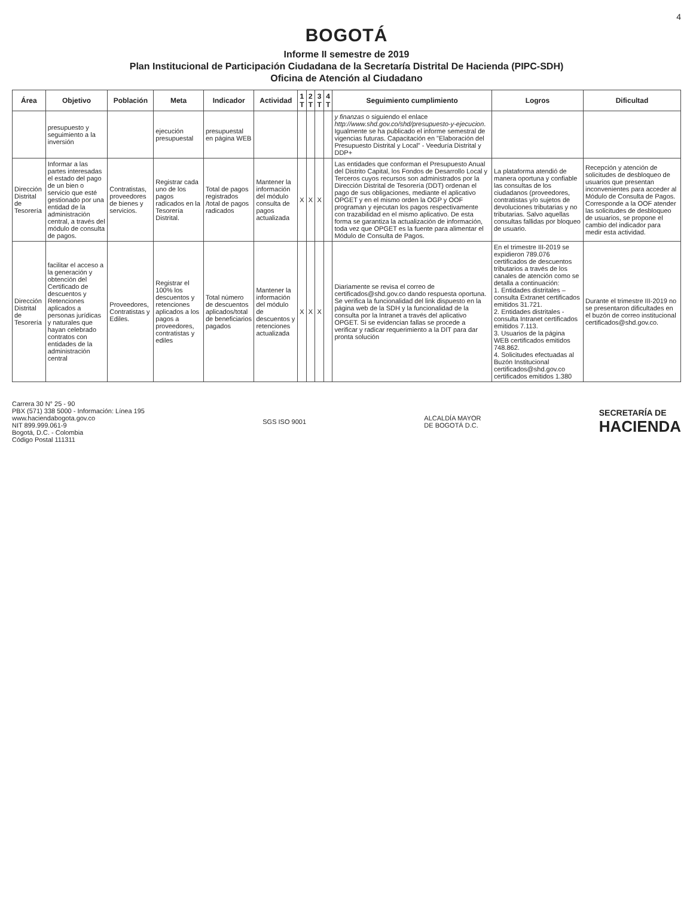4
BOGOTÁ
Informe II semestre de 2019
Plan Institucional de Participación Ciudadana de la Secretaría Distrital De Hacienda (PIPC-SDH)
Oficina de Atención al Ciudadano
| Área | Objetivo | Población | Meta | Indicador | Actividad | 1 T | 2 T | 3 T | 4 T | Seguimiento cumplimiento | Logros | Dificultad |
| --- | --- | --- | --- | --- | --- | --- | --- | --- | --- | --- | --- | --- |
| | presupuesto y seguimiento a la inversión | | ejecución presupuestal | presupuestal en página WEB | | | | | | y finanzas o siguiendo el enlace http://www.shd.gov.co/shd/presupuesto-y-ejecucion . Igualmente se ha publicado el informe semestral de vigencias futuras. Capacitación en "Elaboración del Presupuesto Distrital y Local" - Veeduría Distrital y DDP+ | | |
| Dirección Distrital de Tesorería | Informar a las partes interesadas el estado del pago de un bien o servicio que esté gestionado por una entidad de la administración central, a través del módulo de consulta de pagos. | Contratistas, proveedores de bienes y servicios. | Registrar cada uno de los pagos radicados en la Tesorería Distrital. | Total de pagos registrados /total de pagos radicados | Mantener la información del módulo consulta de pagos actualizada | X | X | X | | Las entidades que conforman el Presupuesto Anual del Distrito Capital, los Fondos de Desarrollo Local y Terceros cuyos recursos son administrados por la Dirección Distrital de Tesorería (DDT) ordenan el pago de sus obligaciones, mediante el aplicativo OPGET y en el mismo orden la OGP y OOF programan y ejecutan los pagos respectivamente con trazabilidad en el mismo aplicativo. De esta forma se garantiza la actualización de información, toda vez que OPGET es la fuente para alimentar el Módulo de Consulta de Pagos. | La plataforma atendió de manera oportuna y confiable las consultas de los ciudadanos (proveedores, contratistas y/o sujetos de devoluciones tributarias y no tributarias. Salvo aquellas consultas fallidas por bloqueo de usuario. | Recepción y atención de solicitudes de desbloqueo de usuarios que presentan inconvenientes para acceder al Módulo de Consulta de Pagos. Corresponde a la OOF atender las solicitudes de desbloqueo de usuarios, se propone el cambio del indicador para medir esta actividad. |
| Dirección Distrital de Tesorería | facilitar el acceso a la generación y obtención del Certificado de descuentos y Retenciones aplicados a personas jurídicas y naturales que hayan celebrado contratos con entidades de la administración central | Proveedores, Contratistas y Ediles. | Registrar el 100% los descuentos y retenciones aplicados a los pagos a proveedores, contratistas y ediles | Total número de descuentos aplicados/total de beneficiarios pagados | Mantener la información del módulo de descuentos y retenciones actualizada | X | X | X | | Diariamente se revisa el correo de certificados@shd.gov.co dando respuesta oportuna. Se verifica la funcionalidad del link dispuesto en la página web de la SDH y la funcionalidad de la consulta por la Intranet a través del aplicativo OPGET. Si se evidencian fallas se procede a verificar y radicar requerimiento a la DIT para dar pronta solución | En el trimestre III-2019 se expidieron 789.076 certificados de descuentos tributarios a través de los canales de atención como se detalla a continuación: 1. Entidades distritales – consulta Extranet certificados emitidos 31.721. 2. Entidades distritales - consulta Intranet certificados emitidos 7.113. 3. Usuarios de la página WEB certificados emitidos 748.862. 4. Solicitudes efectuadas al Buzón Institucional certificados@shd.gov.co certificados emitidos 1.380 | Durante el trimestre III-2019 no se presentaron dificultades en el buzón de correo institucional certificados@shd.gov.co. |
Carrera 30 N° 25 - 90
PBX (571) 338 5000 - Información: Línea 195
www.haciendabogota.gov.co
NIT 899.999.061-9
Bogotá, D.C. - Colombia
Código Postal 111311
SGS ISO 9001
ALCALDÍA MAYOR
DE BOGOTÁ D.C.
SECRETARÍA DE
HACIENDA